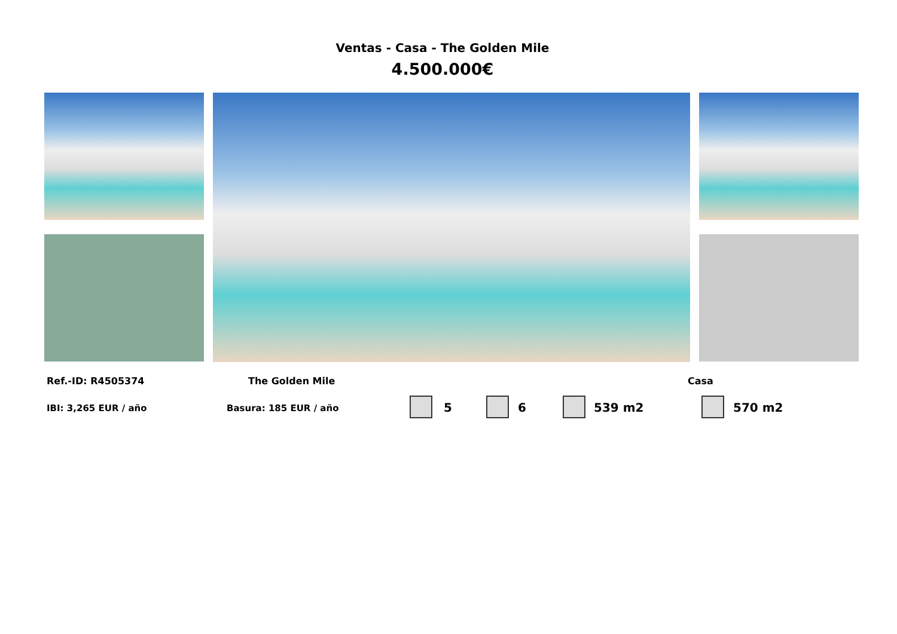Ventas - Casa - The Golden Mile
4.500.000€
Ref.-ID: R4505374 The Golden Mile Casa
IBI: 3,265 EUR / año Basura: 185 EUR / año 5 6 539 m2 570 m2